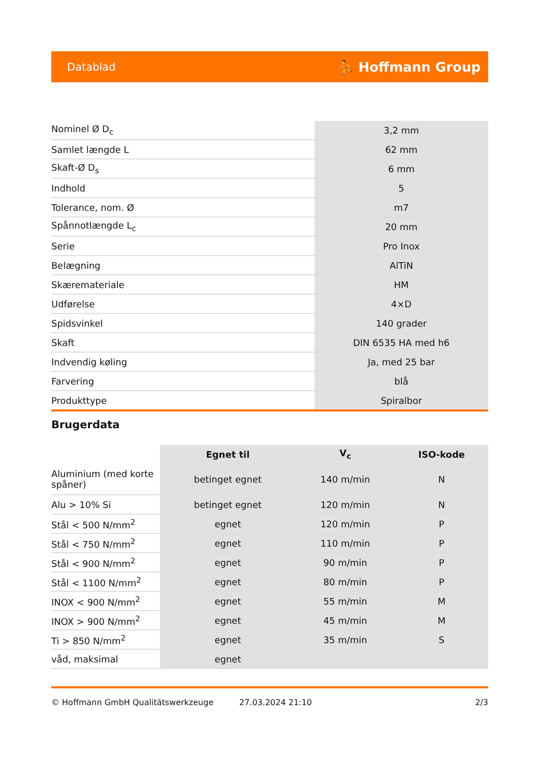Datablad ⛹ Hoffmann Group
| Nominel Ø D<sub>c</sub> | 3,2 mm |
| Samlet længde L | 62 mm |
| Skaft-Ø D<sub>s</sub> | 6 mm |
| Indhold | 5 |
| Tolerance, nom. Ø | m7 |
| Spånnotlængde L<sub>c</sub> | 20 mm |
| Serie | Pro Inox |
| Belægning | AlTiN |
| Skæremateriale | HM |
| Udførelse | 4×D |
| Spidsvinkel | 140 grader |
| Skaft | DIN 6535 HA med h6 |
| Indvendig køling | Ja, med 25 bar |
| Farvering | blå |
| Produkttype | Spiralbor |
Brugerdata
| | Egnet til | V<sub>c</sub> | ISO-kode |
| Aluminium (med korte spåner) | betinget egnet | 140 m/min | N |
| Alu > 10% Si | betinget egnet | 120 m/min | N |
| Stål < 500 N/mm<sup>2</sup> | egnet | 120 m/min | P |
| Stål < 750 N/mm<sup>2</sup> | egnet | 110 m/min | P |
| Stål < 900 N/mm<sup>2</sup> | egnet | 90 m/min | P |
| Stål < 1100 N/mm<sup>2</sup> | egnet | 80 m/min | P |
| INOX < 900 N/mm<sup>2</sup> | egnet | 55 m/min | M |
| INOX > 900 N/mm<sup>2</sup> | egnet | 45 m/min | M |
| Ti > 850 N/mm<sup>2</sup> | egnet | 35 m/min | S |
| våd, maksimal | egnet | | |
© Hoffmann GmbH Qualitätswerkzeuge 27.03.2024 21:10 2/3